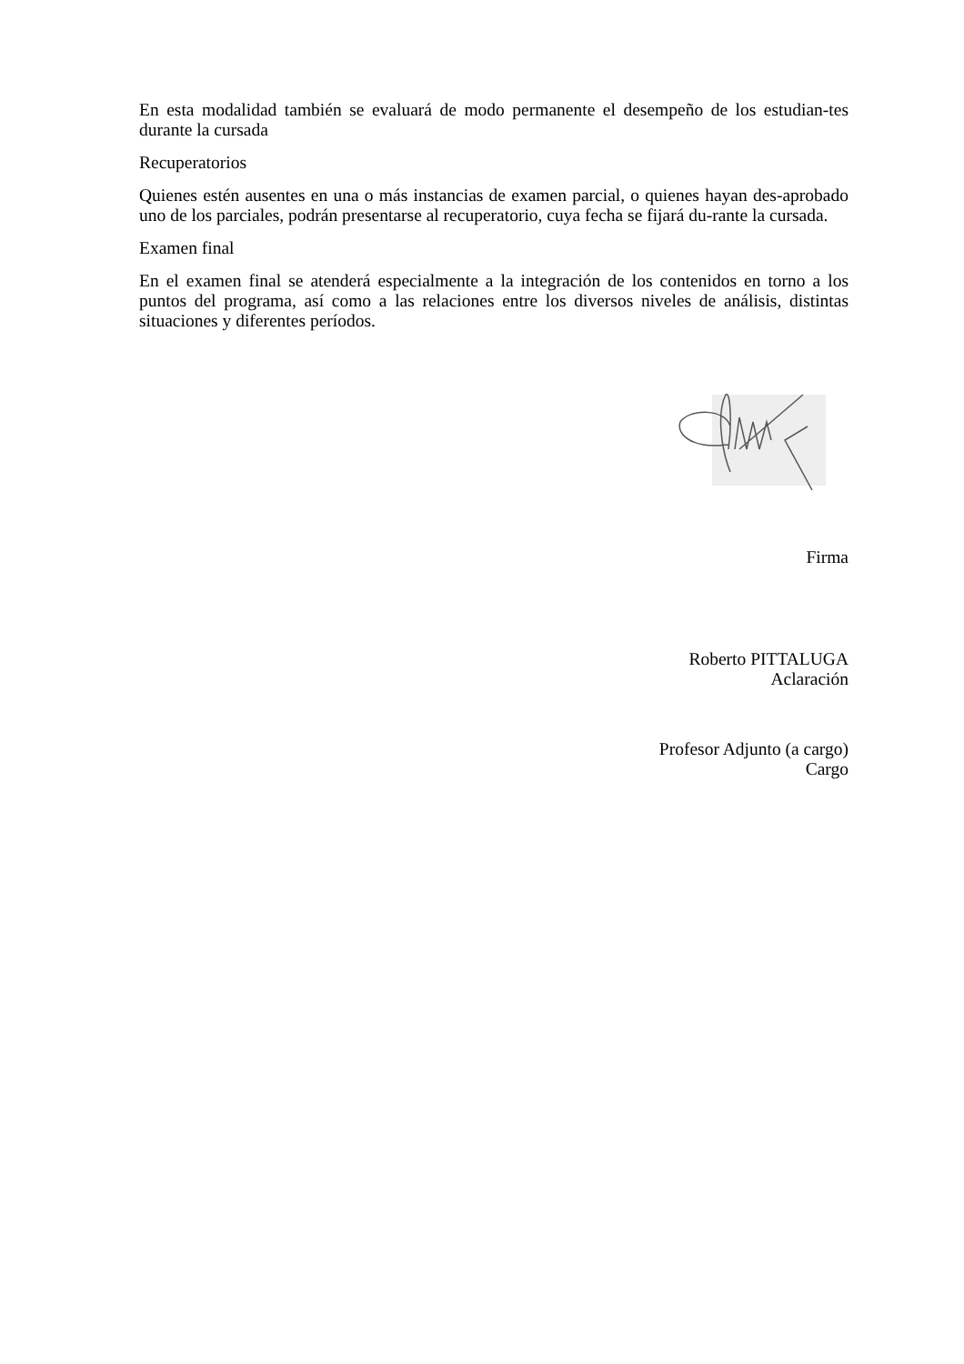En esta modalidad también se evaluará de modo permanente el desempeño de los estudian-tes durante la cursada
Recuperatorios
Quienes estén ausentes en una o más instancias de examen parcial, o quienes hayan des-aprobado uno de los parciales, podrán presentarse al recuperatorio, cuya fecha se fijará du-rante la cursada.
Examen final
En el examen final se atenderá especialmente a la integración de los contenidos en torno a los puntos del programa, así como a las relaciones entre los diversos niveles de análisis, distintas situaciones y diferentes períodos.
Firma
Roberto PITTALUGA
Aclaración
Profesor Adjunto (a cargo)
Cargo